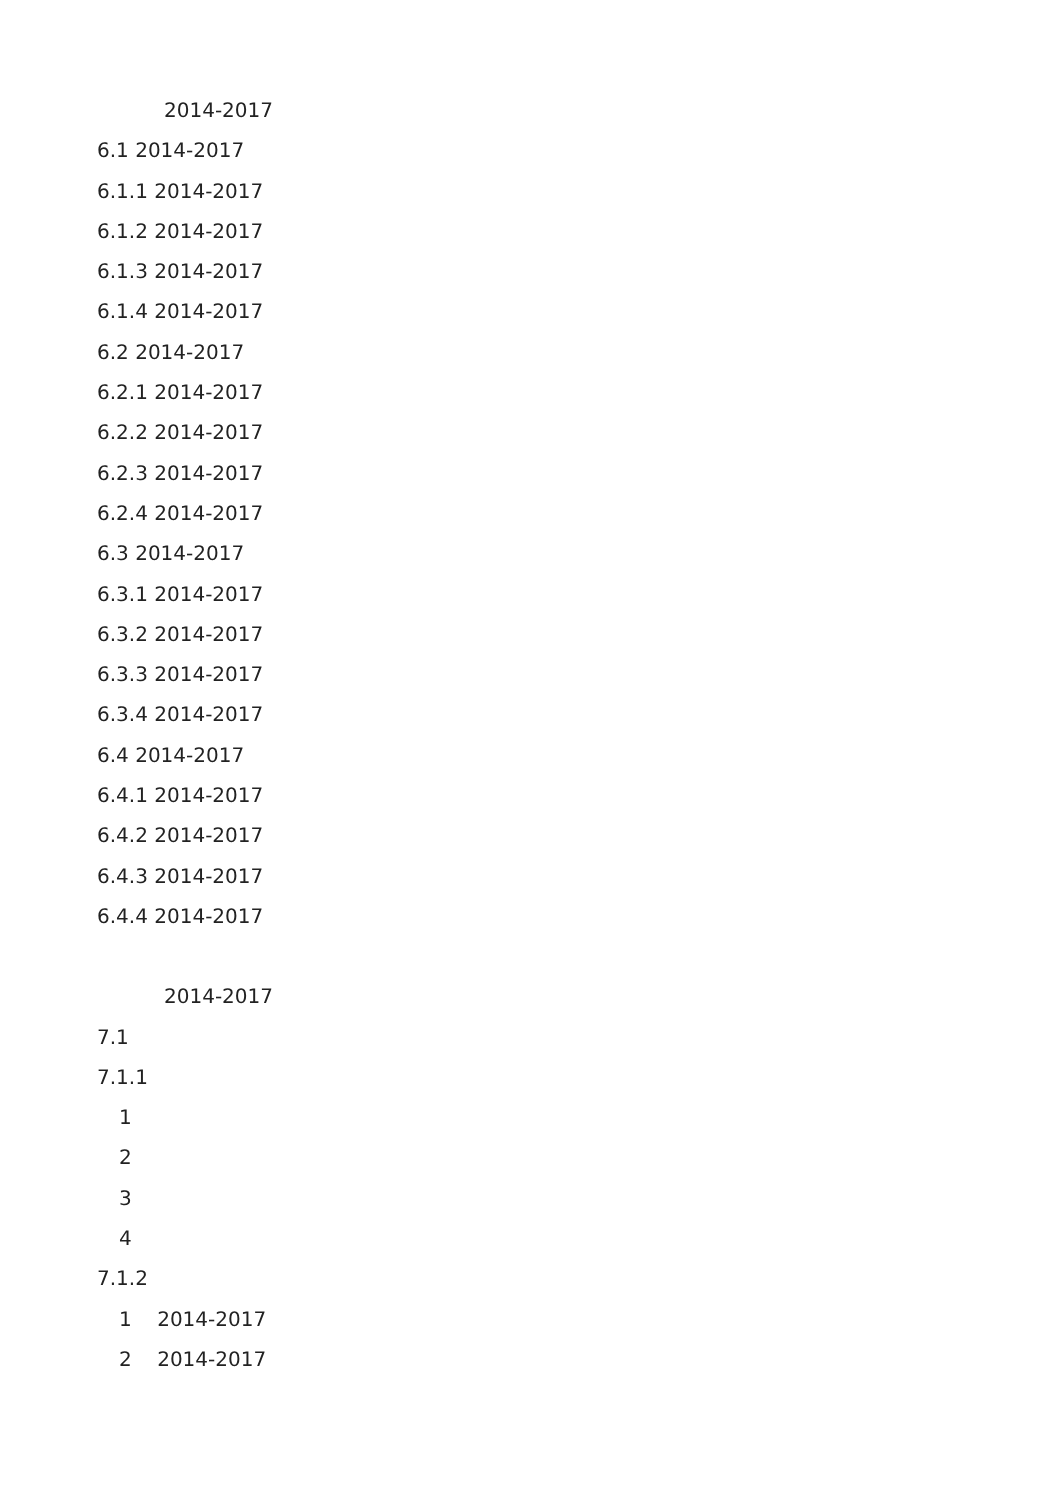2014-2017
6.1 2014-2017
6.1.1 2014-2017
6.1.2 2014-2017
6.1.3 2014-2017
6.1.4 2014-2017
6.2 2014-2017
6.2.1 2014-2017
6.2.2 2014-2017
6.2.3 2014-2017
6.2.4 2014-2017
6.3 2014-2017
6.3.1 2014-2017
6.3.2 2014-2017
6.3.3 2014-2017
6.3.4 2014-2017
6.4 2014-2017
6.4.1 2014-2017
6.4.2 2014-2017
6.4.3 2014-2017
6.4.4 2014-2017
2014-2017
7.1
7.1.1
1
2
3
4
7.1.2
1 2014-2017
2 2014-2017